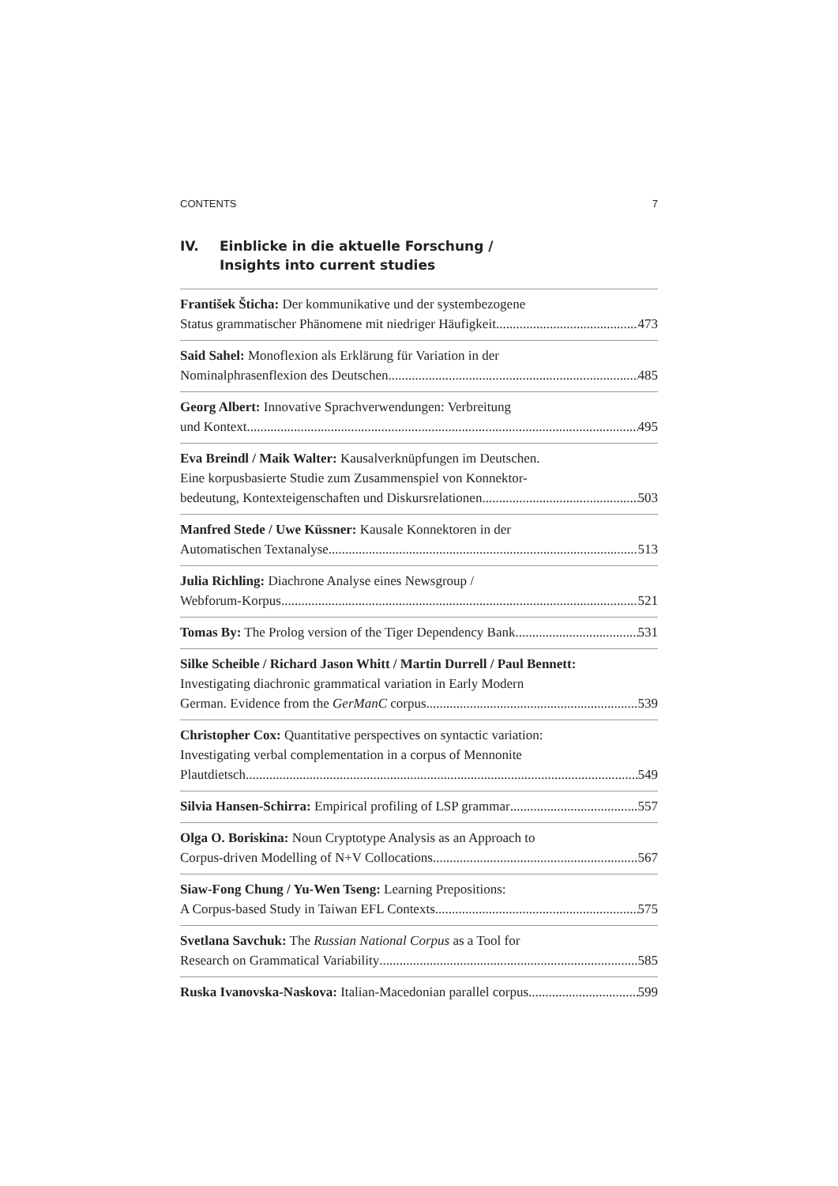CONTENTS 7
IV. Einblicke in die aktuelle Forschung /
Insights into current studies
František Šticha: Der kommunikative und der systembezogene
Status grammatischer Phänomene mit niedriger Häufigkeit 473
Said Sahel: Monoflexion als Erklärung für Variation in der
Nominalphrasenflexion des Deutschen 485
Georg Albert: Innovative Sprachverwendungen: Verbreitung
und Kontext 495
Eva Breindl / Maik Walter: Kausalverknüpfungen im Deutschen.
Eine korpusbasierte Studie zum Zusammenspiel von Konnektor-
bedeutung, Kontexteigenschaften und Diskursrelationen 503
Manfred Stede / Uwe Küssner: Kausale Konnektoren in der
Automatischen Textanalyse 513
Julia Richling: Diachrone Analyse eines Newsgroup /
Webforum-Korpus 521
Tomas By: The Prolog version of the Tiger Dependency Bank 531
Silke Scheible / Richard Jason Whitt / Martin Durrell / Paul Bennett:
Investigating diachronic grammatical variation in Early Modern
German. Evidence from the GerManC corpus 539
Christopher Cox: Quantitative perspectives on syntactic variation:
Investigating verbal complementation in a corpus of Mennonite
Plautdietsch 549
Silvia Hansen-Schirra: Empirical profiling of LSP grammar 557
Olga O. Boriskina: Noun Cryptotype Analysis as an Approach to
Corpus-driven Modelling of N+V Collocations 567
Siaw-Fong Chung / Yu-Wen Tseng: Learning Prepositions:
A Corpus-based Study in Taiwan EFL Contexts 575
Svetlana Savchuk: The Russian National Corpus as a Tool for
Research on Grammatical Variability 585
Ruska Ivanovska-Naskova: Italian-Macedonian parallel corpus 599